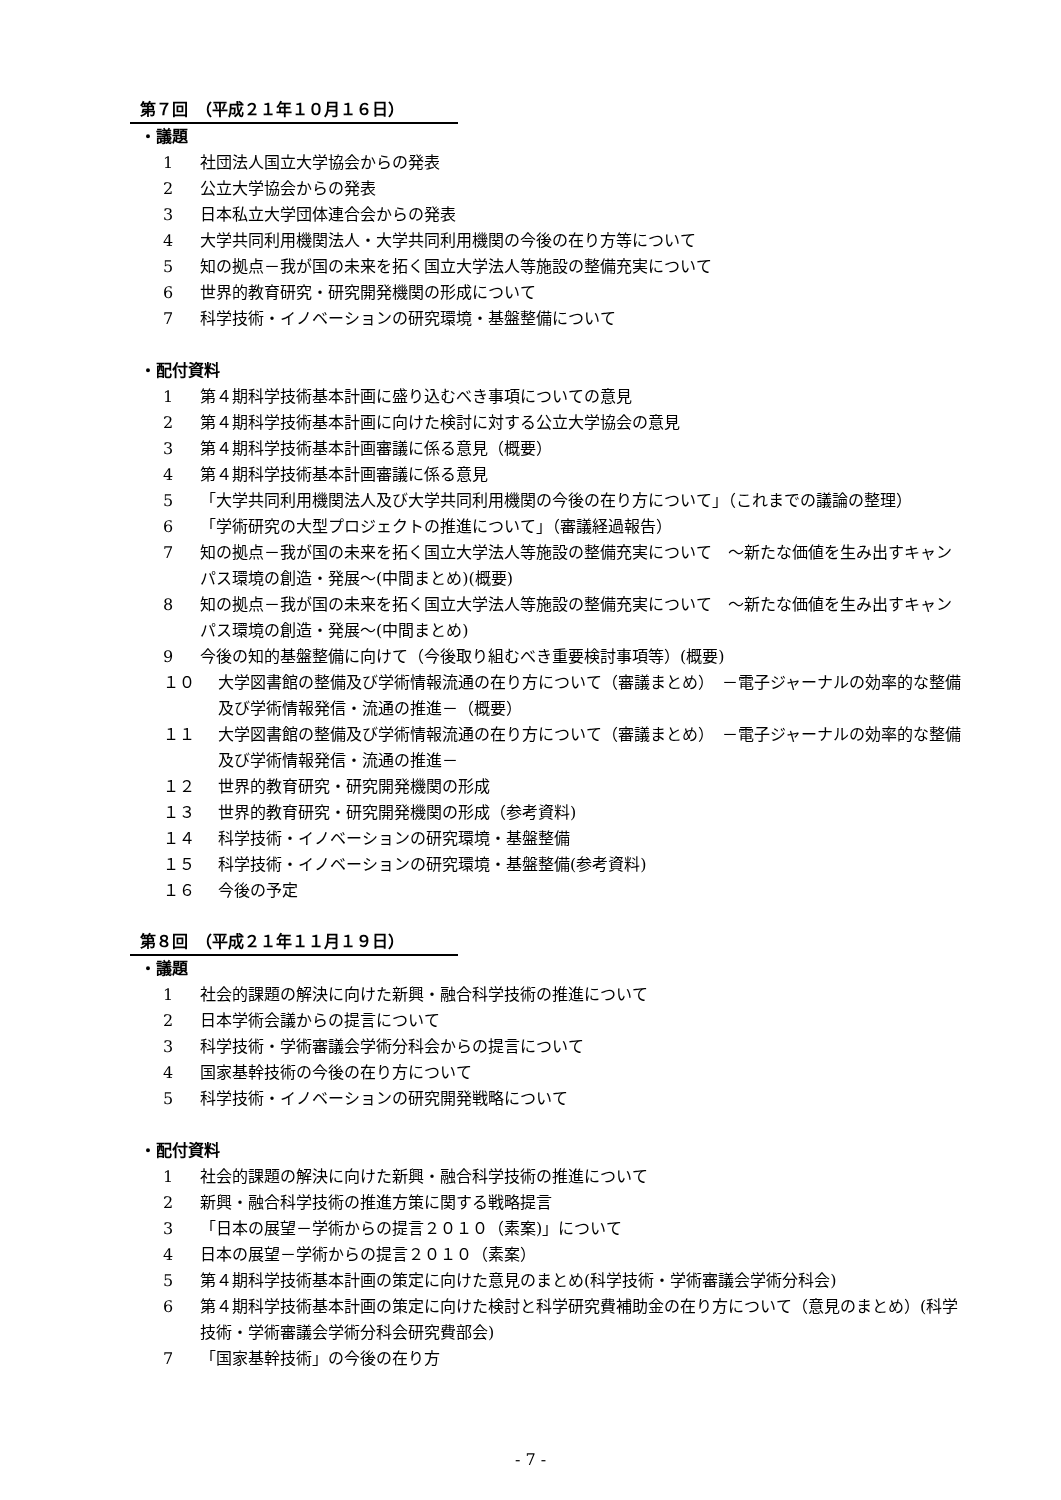第７回　（平成２１年１０月１６日）
・議題
1 社団法人国立大学協会からの発表
2 公立大学協会からの発表
3 日本私立大学団体連合会からの発表
4 大学共同利用機関法人・大学共同利用機関の今後の在り方等について
5 知の拠点－我が国の未来を拓く国立大学法人等施設の整備充実について
6 世界的教育研究・研究開発機関の形成について
7 科学技術・イノベーションの研究環境・基盤整備について
・配付資料
1 第４期科学技術基本計画に盛り込むべき事項についての意見
2 第４期科学技術基本計画に向けた検討に対する公立大学協会の意見
3 第４期科学技術基本計画審議に係る意見（概要）
4 第４期科学技術基本計画審議に係る意見
5 「大学共同利用機関法人及び大学共同利用機関の今後の在り方について」（これまでの議論の整理）
6 「学術研究の大型プロジェクトの推進について」（審議経過報告）
7 知の拠点－我が国の未来を拓く国立大学法人等施設の整備充実について　～新たな価値を生み出すキャンパス環境の創造・発展～(中間まとめ)(概要)
8 知の拠点－我が国の未来を拓く国立大学法人等施設の整備充実について　～新たな価値を生み出すキャンパス環境の創造・発展～(中間まとめ)
9 今後の知的基盤整備に向けて（今後取り組むべき重要検討事項等）(概要)
１０ 大学図書館の整備及び学術情報流通の在り方について（審議まとめ）　－電子ジャーナルの効率的な整備及び学術情報発信・流通の推進－（概要）
１１ 大学図書館の整備及び学術情報流通の在り方について（審議まとめ）　－電子ジャーナルの効率的な整備及び学術情報発信・流通の推進－
１２ 世界的教育研究・研究開発機関の形成
１３ 世界的教育研究・研究開発機関の形成（参考資料)
１４ 科学技術・イノベーションの研究環境・基盤整備
１５ 科学技術・イノベーションの研究環境・基盤整備(参考資料)
１６ 今後の予定
第８回　（平成２１年１１月１９日）
・議題
1 社会的課題の解決に向けた新興・融合科学技術の推進について
2 日本学術会議からの提言について
3 科学技術・学術審議会学術分科会からの提言について
4 国家基幹技術の今後の在り方について
5 科学技術・イノベーションの研究開発戦略について
・配付資料
1 社会的課題の解決に向けた新興・融合科学技術の推進について
2 新興・融合科学技術の推進方策に関する戦略提言
3 「日本の展望－学術からの提言２０１０（素案)」について
4 日本の展望－学術からの提言２０１０（素案）
5 第４期科学技術基本計画の策定に向けた意見のまとめ(科学技術・学術審議会学術分科会)
6 第４期科学技術基本計画の策定に向けた検討と科学研究費補助金の在り方について（意見のまとめ）(科学技術・学術審議会学術分科会研究費部会)
7 「国家基幹技術」の今後の在り方
- 7 -